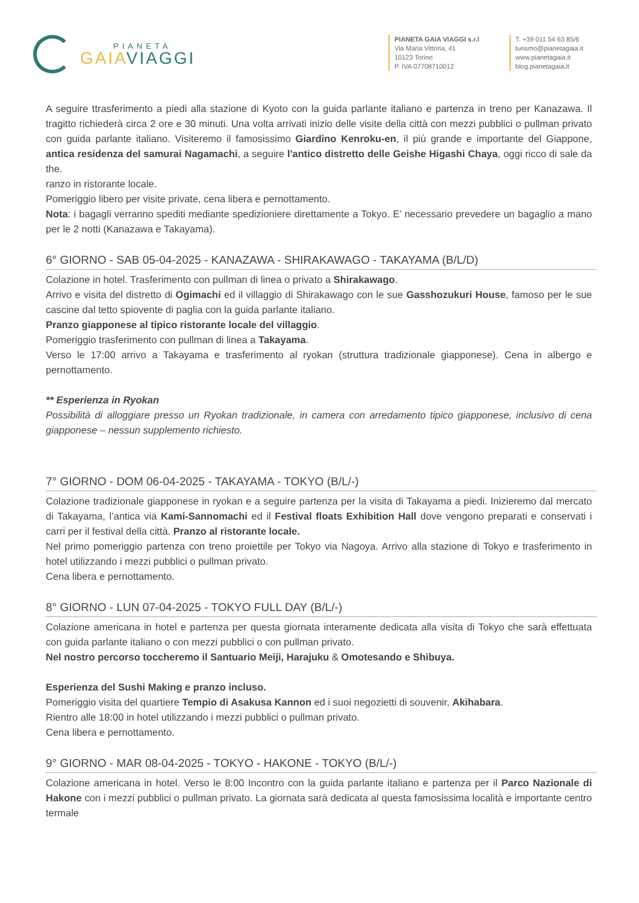PIANETA
GAIA VIAGGI
PIANETA GAIA VIAGGI s.r.l
Via Maria Vittoria, 41
10123 Torino
P. IVA 07708710012
T. +39 011 54 63 85/6
turismo@pianetagaia.it
www.pianetagaia.it
blog.pianetagaia.it
A seguire ttrasferimento a piedi alla stazione di Kyoto con la guida parlante italiano e partenza in treno per Kanazawa. Il tragitto richiederà circa 2 ore e 30 minuti. Una volta arrivati inizio delle visite della città con mezzi pubblici o pullman privato con guida parlante italiano. Visiteremo il famosissimo Giardino Kenroku-en, il più grande e importante del Giappone, antica residenza del samurai Nagamachi, a seguire l'antico distretto delle Geishe Higashi Chaya, oggi ricco di sale da the.
ranzo in ristorante locale.
Pomeriggio libero per visite private, cena libera e pernottamento.
Nota: i bagagli verranno spediti mediante spedizioniere direttamente a Tokyo. E’ necessario prevedere un bagaglio a mano per le 2 notti (Kanazawa e Takayama).
6° GIORNO - SAB 05-04-2025 - KANAZAWA - SHIRAKAWAGO - TAKAYAMA (B/L/D)
Colazione in hotel. Trasferimento con pullman di linea o privato a Shirakawago.
Arrivo e visita del distretto di Ogimachi ed il villaggio di Shirakawago con le sue Gasshozukuri House, famoso per le sue cascine dal tetto spiovente di paglia con la guida parlante italiano.
Pranzo giapponese al tipico ristorante locale del villaggio.
Pomeriggio trasferimento con pullman di linea a Takayama.
Verso le 17:00 arrivo a Takayama e trasferimento al ryokan (struttura tradizionale giapponese). Cena in albergo e pernottamento.
** Esperienza in Ryokan
Possibilità di alloggiare presso un Ryokan tradizionale, in camera con arredamento tipico giapponese, inclusivo di cena giapponese – nessun supplemento richiesto.
7° GIORNO - DOM 06-04-2025 - TAKAYAMA - TOKYO (B/L/-)
Colazione tradizionale giapponese in ryokan e a seguire partenza per la visita di Takayama a piedi. Inizieremo dal mercato di Takayama, l’antica via Kami-Sannomachi ed il Festival floats Exhibition Hall dove vengono preparati e conservati i carri per il festival della città. Pranzo al ristorante locale.
Nel primo pomeriggio partenza con treno proiettile per Tokyo via Nagoya. Arrivo alla stazione di Tokyo e trasferimento in hotel utilizzando i mezzi pubblici o pullman privato.
Cena libera e pernottamento.
8° GIORNO - LUN 07-04-2025 - TOKYO FULL DAY (B/L/-)
Colazione americana in hotel e partenza per questa giornata interamente dedicata alla visita di Tokyo che sarà effettuata con guida parlante italiano o con mezzi pubblici o con pullman privato.
Nel nostro percorso toccheremo il Santuario Meiji, Harajuku & Omotesando e Shibuya.
Esperienza del Sushi Making e pranzo incluso.
Pomeriggio visita del quartiere Tempio di Asakusa Kannon ed i suoi negozietti di souvenir, Akihabara.
Rientro alle 18:00 in hotel utilizzando i mezzi pubblici o pullman privato.
Cena libera e pernottamento.
9° GIORNO - MAR 08-04-2025 - TOKYO - HAKONE - TOKYO (B/L/-)
Colazione americana in hotel. Verso le 8:00 Incontro con la guida parlante italiano e partenza per il Parco Nazionale di Hakone con i mezzi pubblici o pullman privato. La giornata sarà dedicata al questa famosissima località e importante centro termale